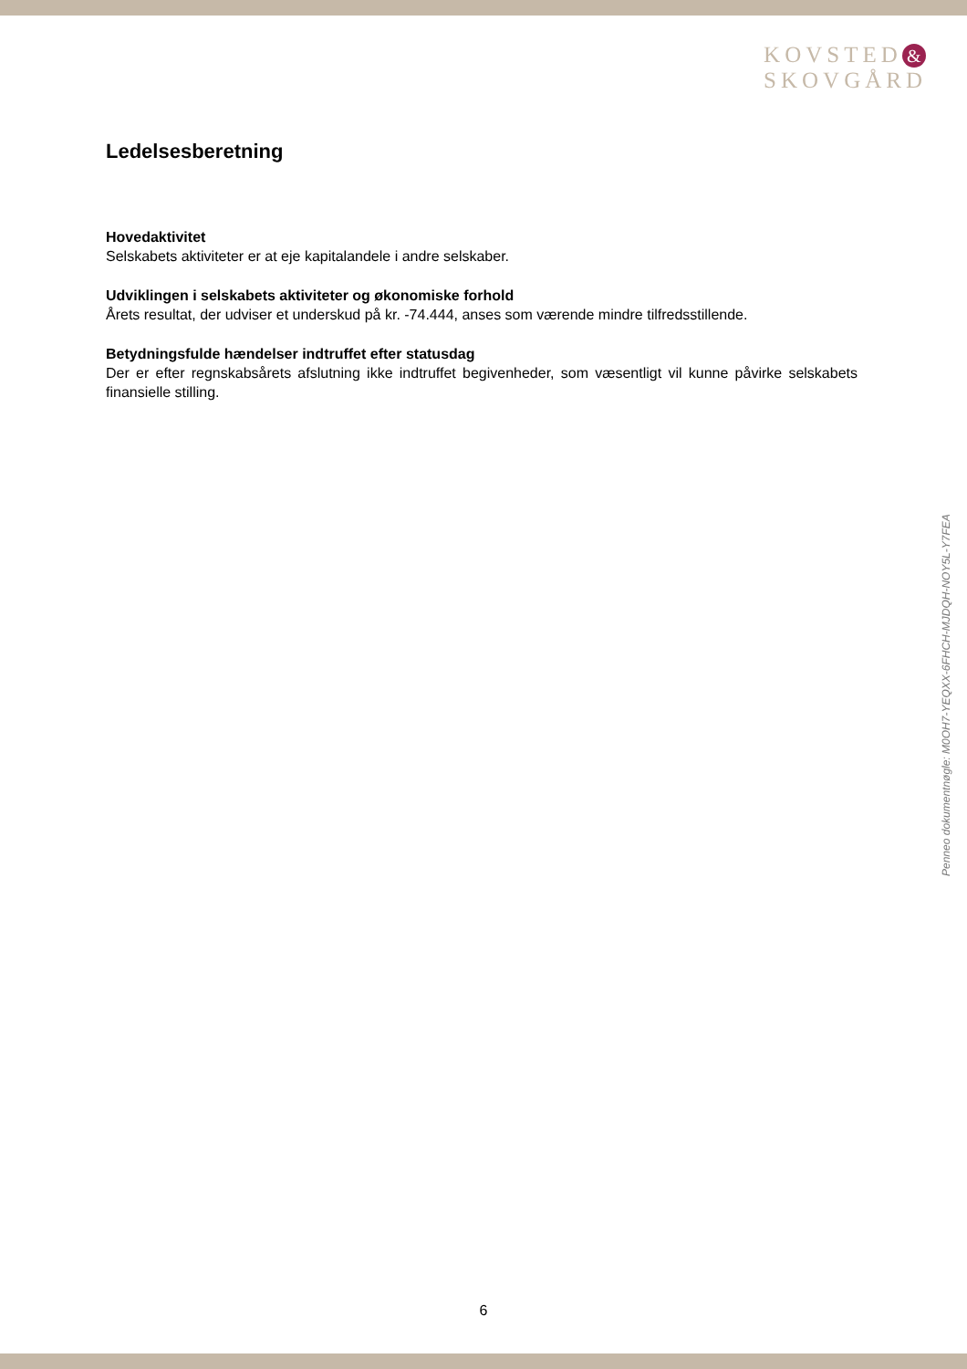KOVSTED &
SKOVGÅRD
Ledelsesberetning
Hovedaktivitet
Selskabets aktiviteter er at eje kapitalandele i andre selskaber.
Udviklingen i selskabets aktiviteter og økonomiske forhold
Årets resultat, der udviser et underskud på kr. -74.444, anses som værende mindre tilfredsstillende.
Betydningsfulde hændelser indtruffet efter statusdag
Der er efter regnskabsårets afslutning ikke indtruffet begivenheder, som væsentligt vil kunne påvirke selskabets finansielle stilling.
Penneo dokumentnøgle: M0OH7-YEQXX-6FHCH-MJDQH-NOY5L-Y7FEA
6